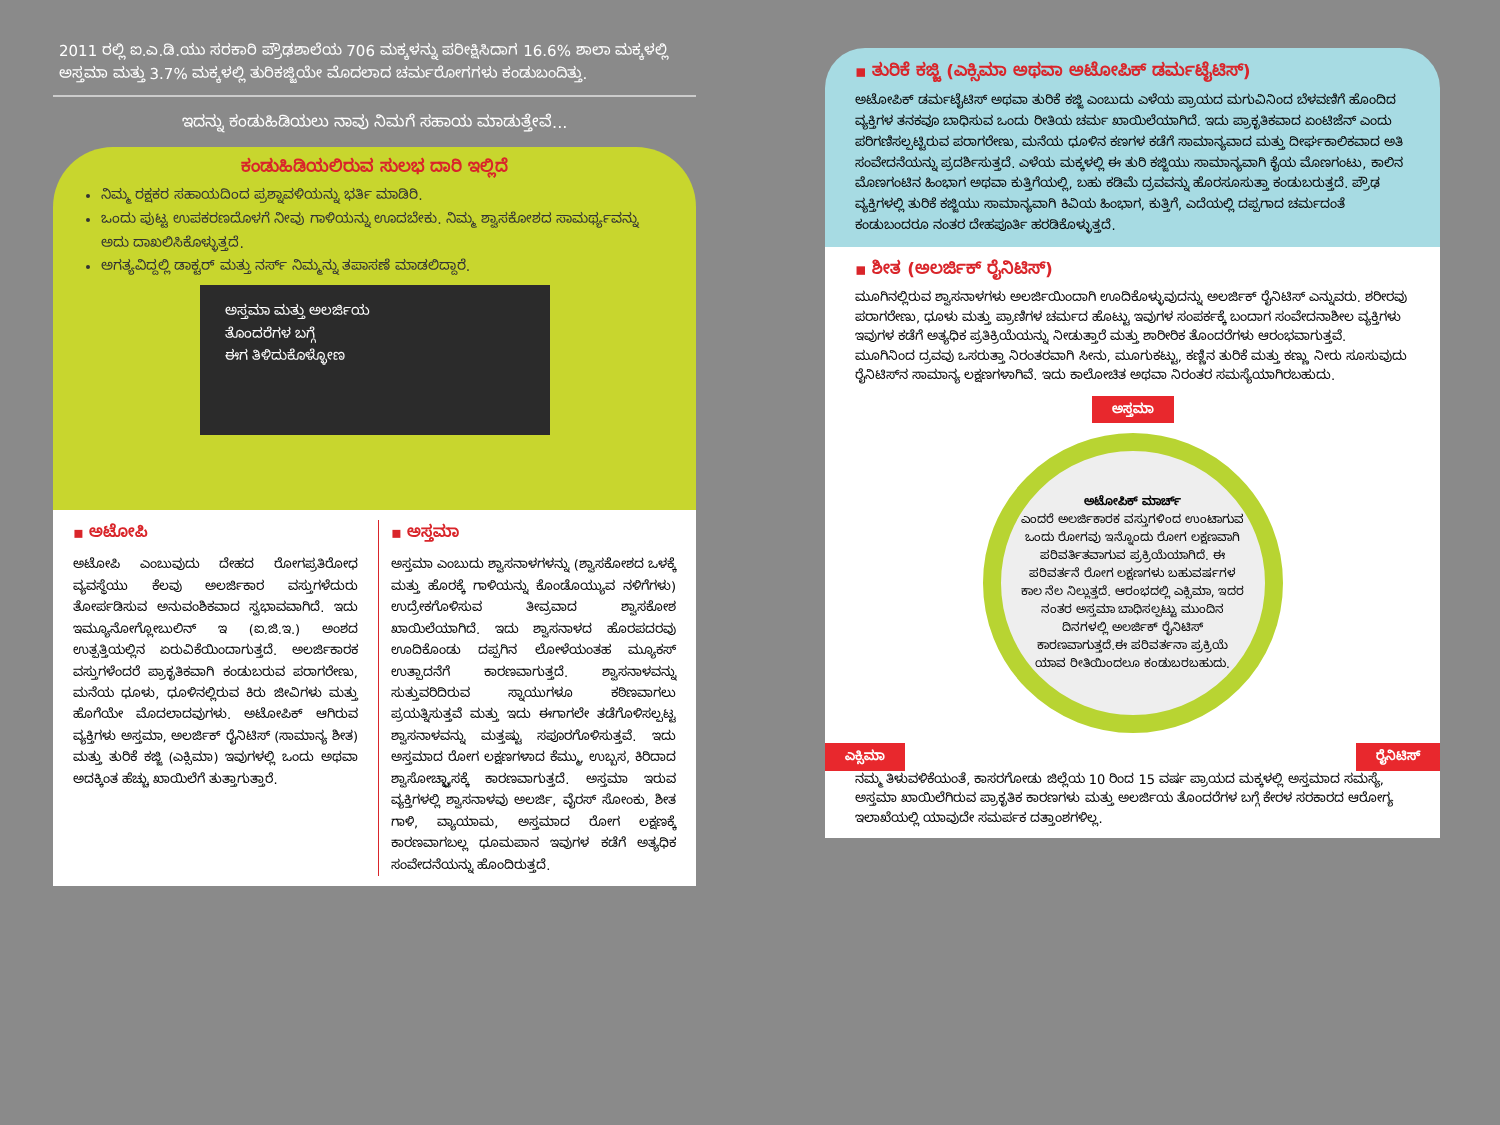2011 ರಲ್ಲಿ ಐ.ಎ.ಡಿ.ಯು ಸರಕಾರಿ ಪ್ರೌಢಶಾಲೆಯ 706 ಮಕ್ಕಳನ್ನು ಪರೀಕ್ಷಿಸಿದಾಗ 16.6% ಶಾಲಾ ಮಕ್ಕಳಲ್ಲಿ ಅಸ್ತಮಾ ಮತ್ತು 3.7% ಮಕ್ಕಳಲ್ಲಿ ತುರಿಕಜ್ಜಿಯೇ ಮೊದಲಾದ ಚರ್ಮರೋಗಗಳು ಕಂಡುಬಂದಿತ್ತು.
ಇದನ್ನು ಕಂಡುಹಿಡಿಯಲು ನಾವು ನಿಮಗೆ ಸಹಾಯ ಮಾಡುತ್ತೇವೆ...
ಕಂಡುಹಿಡಿಯಲಿರುವ ಸುಲಭ ದಾರಿ ಇಲ್ಲಿದೆ
ನಿಮ್ಮ ರಕ್ಷಕರ ಸಹಾಯದಿಂದ ಪ್ರಶ್ನಾವಳಿಯನ್ನು ಭರ್ತಿ ಮಾಡಿರಿ.
ಒಂದು ಪುಟ್ಟ ಉಪಕರಣದೊಳಗೆ ನೀವು ಗಾಳಿಯನ್ನು ಊದಬೇಕು. ನಿಮ್ಮ ಶ್ವಾಸಕೋಶದ ಸಾಮರ್ಥ್ಯವನ್ನು ಅದು ದಾಖಲಿಸಿಕೊಳ್ಳುತ್ತದೆ.
ಅಗತ್ಯವಿದ್ದಲ್ಲಿ ಡಾಕ್ಟರ್ ಮತ್ತು ನರ್ಸ್ ನಿಮ್ಮನ್ನು ತಪಾಸಣೆ ಮಾಡಲಿದ್ದಾರೆ.
ಅಸ್ತಮಾ ಮತ್ತು ಅಲರ್ಜಿಯ
ತೊಂದರೆಗಳ ಬಗ್ಗೆ
ಈಗ ತಿಳಿದುಕೊಳ್ಳೋಣ
▪ ಅಟೋಪಿ
ಅಟೋಪಿ ಎಂಬುವುದು ದೇಹದ ರೋಗಪ್ರತಿರೋಧ ವ್ಯವಸ್ಥೆಯು ಕೆಲವು ಅಲರ್ಜಿಕಾರ ವಸ್ತುಗಳೆದುರು ತೋರ್ಪಡಿಸುವ ಅನುವಂಶಿಕವಾದ ಸ್ವಭಾವವಾಗಿದೆ. ಇದು ಇಮ್ಯೂನೋಗ್ಲೋಬುಲಿನ್ ಇ (ಐ.ಜಿ.ಇ.) ಅಂಶದ ಉತ್ಪತ್ತಿಯಲ್ಲಿನ ಏರುವಿಕೆಯಿಂದಾಗುತ್ತದೆ. ಅಲರ್ಜಿಕಾರಕ ವಸ್ತುಗಳೆಂದರೆ ಪ್ರಾಕೃತಿಕವಾಗಿ ಕಂಡುಬರುವ ಪರಾಗರೇಣು, ಮನೆಯ ಧೂಳು, ಧೂಳಿನಲ್ಲಿರುವ ಕಿರು ಜೀವಿಗಳು ಮತ್ತು ಹೊಗೆಯೇ ಮೊದಲಾದವುಗಳು. ಅಟೋಪಿಕ್ ಆಗಿರುವ ವ್ಯಕ್ತಿಗಳು ಅಸ್ತಮಾ, ಅಲರ್ಜಿಕ್ ರೈನಿಟಿಸ್ (ಸಾಮಾನ್ಯ ಶೀತ) ಮತ್ತು ತುರಿಕೆ ಕಜ್ಜಿ (ಎಕ್ಸಿಮಾ) ಇವುಗಳಲ್ಲಿ ಒಂದು ಅಥವಾ ಅದಕ್ಕಿಂತ ಹೆಚ್ಚು ಖಾಯಿಲೆಗೆ ತುತ್ತಾಗುತ್ತಾರೆ.
▪ ಅಸ್ತಮಾ
ಅಸ್ತಮಾ ಎಂಬುದು ಶ್ವಾಸನಾಳಗಳನ್ನು (ಶ್ವಾಸಕೋಶದ ಒಳಕ್ಕೆ ಮತ್ತು ಹೊರಕ್ಕೆ ಗಾಳಿಯನ್ನು ಕೊಂಡೊಯ್ಯುವ ನಳಿಗೆಗಳು) ಉದ್ರೇಕಗೊಳಿಸುವ ತೀವ್ರವಾದ ಶ್ವಾಸಕೋಶ ಖಾಯಿಲೆಯಾಗಿದೆ. ಇದು ಶ್ವಾಸನಾಳದ ಹೊರಪದರವು ಊದಿಕೊಂಡು ದಪ್ಪಗಿನ ಲೋಳೆಯಂತಹ ಮ್ಯೂಕಸ್ ಉತ್ಪಾದನೆಗೆ ಕಾರಣವಾಗುತ್ತದೆ. ಶ್ವಾಸನಾಳವನ್ನು ಸುತ್ತುವರಿದಿರುವ ಸ್ನಾಯುಗಳೂ ಕಠಿಣವಾಗಲು ಪ್ರಯತ್ನಿಸುತ್ತವೆ ಮತ್ತು ಇದು ಈಗಾಗಲೇ ತಡೆಗೊಳಿಸಲ್ಪಟ್ಟ ಶ್ವಾಸನಾಳವನ್ನು ಮತ್ತಷ್ಟು ಸಪೂರಗೊಳಿಸುತ್ತವೆ. ಇದು ಅಸ್ತಮಾದ ರೋಗ ಲಕ್ಷಣಗಳಾದ ಕೆಮ್ಮು, ಉಬ್ಬಸ, ಕಿರಿದಾದ ಶ್ವಾಸೋಚ್ಛ್ವಾಸಕ್ಕೆ ಕಾರಣವಾಗುತ್ತದೆ. ಅಸ್ತಮಾ ಇರುವ ವ್ಯಕ್ತಿಗಳಲ್ಲಿ ಶ್ವಾಸನಾಳವು ಅಲರ್ಜಿ, ವೈರಸ್ ಸೋಂಕು, ಶೀತ ಗಾಳಿ, ವ್ಯಾಯಾಮ, ಅಸ್ತಮಾದ ರೋಗ ಲಕ್ಷಣಕ್ಕೆ ಕಾರಣವಾಗಬಲ್ಲ ಧೂಮಪಾನ ಇವುಗಳ ಕಡೆಗೆ ಅತ್ಯಧಿಕ ಸಂವೇದನೆಯನ್ನು ಹೊಂದಿರುತ್ತದೆ.
▪ ತುರಿಕೆ ಕಜ್ಜಿ (ಎಕ್ಸಿಮಾ ಅಥವಾ ಅಟೋಪಿಕ್ ಡರ್ಮಟೈಟಿಸ್)
ಅಟೋಪಿಕ್ ಡರ್ಮಟೈಟಿಸ್ ಅಥವಾ ತುರಿಕೆ ಕಜ್ಜಿ ಎಂಬುದು ಎಳೆಯ ಪ್ರಾಯದ ಮಗುವಿನಿಂದ ಬೆಳವಣಿಗೆ ಹೊಂದಿದ ವ್ಯಕ್ತಿಗಳ ತನಕವೂ ಬಾಧಿಸುವ ಒಂದು ರೀತಿಯ ಚರ್ಮ ಖಾಯಿಲೆಯಾಗಿದೆ. ಇದು ಪ್ರಾಕೃತಿಕವಾದ ಏಂಟಿಜೆನ್ ಎಂದು ಪರಿಗಣಿಸಲ್ಪಟ್ಟಿರುವ ಪರಾಗರೇಣು, ಮನೆಯ ಧೂಳಿನ ಕಣಗಳ ಕಡೆಗೆ ಸಾಮಾನ್ಯವಾದ ಮತ್ತು ದೀರ್ಘಕಾಲಿಕವಾದ ಅತಿ ಸಂವೇದನೆಯನ್ನು ಪ್ರದರ್ಶಿಸುತ್ತದೆ. ಎಳೆಯ ಮಕ್ಕಳಲ್ಲಿ ಈ ತುರಿ ಕಜ್ಜಿಯು ಸಾಮಾನ್ಯವಾಗಿ ಕೈಯ ಮೊಣಗಂಟು, ಕಾಲಿನ ಮೊಣಗಂಟಿನ ಹಿಂಭಾಗ ಅಥವಾ ಕುತ್ತಿಗೆಯಲ್ಲಿ, ಬಹು ಕಡಿಮೆ ದ್ರವವನ್ನು ಹೊರಸೂಸುತ್ತಾ ಕಂಡುಬರುತ್ತದೆ. ಪ್ರೌಢ ವ್ಯಕ್ತಿಗಳಲ್ಲಿ ತುರಿಕೆ ಕಜ್ಜಿಯು ಸಾಮಾನ್ಯವಾಗಿ ಕಿವಿಯ ಹಿಂಭಾಗ, ಕುತ್ತಿಗೆ, ಎದೆಯಲ್ಲಿ ದಪ್ಪಗಾದ ಚರ್ಮದಂತೆ ಕಂಡುಬಂದರೂ ನಂತರ ದೇಹಪೂರ್ತಿ ಹರಡಿಕೊಳ್ಳುತ್ತದೆ.
▪ ಶೀತ (ಅಲರ್ಜಿಕ್ ರೈನಿಟಿಸ್)
ಮೂಗಿನಲ್ಲಿರುವ ಶ್ವಾಸನಾಳಗಳು ಅಲರ್ಜಿಯಿಂದಾಗಿ ಊದಿಕೊಳ್ಳುವುದನ್ನು ಅಲರ್ಜಿಕ್ ರೈನಿಟಿಸ್ ಎನ್ನುವರು. ಶರೀರವು ಪರಾಗರೇಣು, ಧೂಳು ಮತ್ತು ಪ್ರಾಣಿಗಳ ಚರ್ಮದ ಹೊಟ್ಟು ಇವುಗಳ ಸಂಪರ್ಕಕ್ಕೆ ಬಂದಾಗ ಸಂವೇದನಾಶೀಲ ವ್ಯಕ್ತಿಗಳು ಇವುಗಳ ಕಡೆಗೆ ಅತ್ಯಧಿಕ ಪ್ರತಿಕ್ರಿಯೆಯನ್ನು ನೀಡುತ್ತಾರೆ ಮತ್ತು ಶಾರೀರಿಕ ತೊಂದರೆಗಳು ಆರಂಭವಾಗುತ್ತವೆ. ಮೂಗಿನಿಂದ ದ್ರವವು ಒಸರುತ್ತಾ ನಿರಂತರವಾಗಿ ಸೀನು, ಮೂಗುಕಟ್ಟು, ಕಣ್ಣಿನ ತುರಿಕೆ ಮತ್ತು ಕಣ್ಣು ನೀರು ಸೂಸುವುದು ರೈನಿಟಿಸ್‌ನ ಸಾಮಾನ್ಯ ಲಕ್ಷಣಗಳಾಗಿವೆ. ಇದು ಕಾಲೋಚಿತ ಅಥವಾ ನಿರಂತರ ಸಮಸ್ಯೆಯಾಗಿರಬಹುದು.
ಅಸ್ತಮಾ
ಅಟೋಪಿಕ್ ಮಾರ್ಚ್
ಎಂದರೆ ಅಲರ್ಜಿಕಾರಕ ವಸ್ತುಗಳಿಂದ ಉಂಟಾಗುವ ಒಂದು ರೋಗವು ಇನ್ನೊಂದು ರೋಗ ಲಕ್ಷಣವಾಗಿ ಪರಿವರ್ತಿತವಾಗುವ ಪ್ರಕ್ರಿಯೆಯಾಗಿದೆ. ಈ ಪರಿವರ್ತನೆ ರೋಗ ಲಕ್ಷಣಗಳು ಬಹುವರ್ಷಗಳ ಕಾಲ ನೆಲ ನಿಲ್ಲುತ್ತದೆ. ಆರಂಭದಲ್ಲಿ ಎಕ್ಸಿಮಾ, ಇದರ ನಂತರ ಅಸ್ತಮಾ ಬಾಧಿಸಲ್ಪಟ್ಟು ಮುಂದಿನ ದಿನಗಳಲ್ಲಿ ಅಲರ್ಜಿಕ್ ರೈನಿಟಿಸ್ ಕಾರಣವಾಗುತ್ತದೆ.ಈ ಪರಿವರ್ತನಾ ಪ್ರಕ್ರಿಯೆ ಯಾವ ರೀತಿಯಿಂದಲೂ ಕಂಡುಬರಬಹುದು.
ಎಕ್ಸಿಮಾ ರೈನಿಟಿಸ್
ನಮ್ಮ ತಿಳುವಳಿಕೆಯಂತೆ, ಕಾಸರಗೋಡು ಜಿಲ್ಲೆಯ 10 ರಿಂದ 15 ವರ್ಷ ಪ್ರಾಯದ ಮಕ್ಕಳಲ್ಲಿ ಅಸ್ತಮಾದ ಸಮಸ್ಯೆ, ಅಸ್ತಮಾ ಖಾಯಿಲೆಗಿರುವ ಪ್ರಾಕೃತಿಕ ಕಾರಣಗಳು ಮತ್ತು ಅಲರ್ಜಿಯ ತೊಂದರೆಗಳ ಬಗ್ಗೆ ಕೇರಳ ಸರಕಾರದ ಆರೋಗ್ಯ ಇಲಾಖೆಯಲ್ಲಿ ಯಾವುದೇ ಸಮರ್ಪಕ ದತ್ತಾಂಶಗಳಿಲ್ಲ.